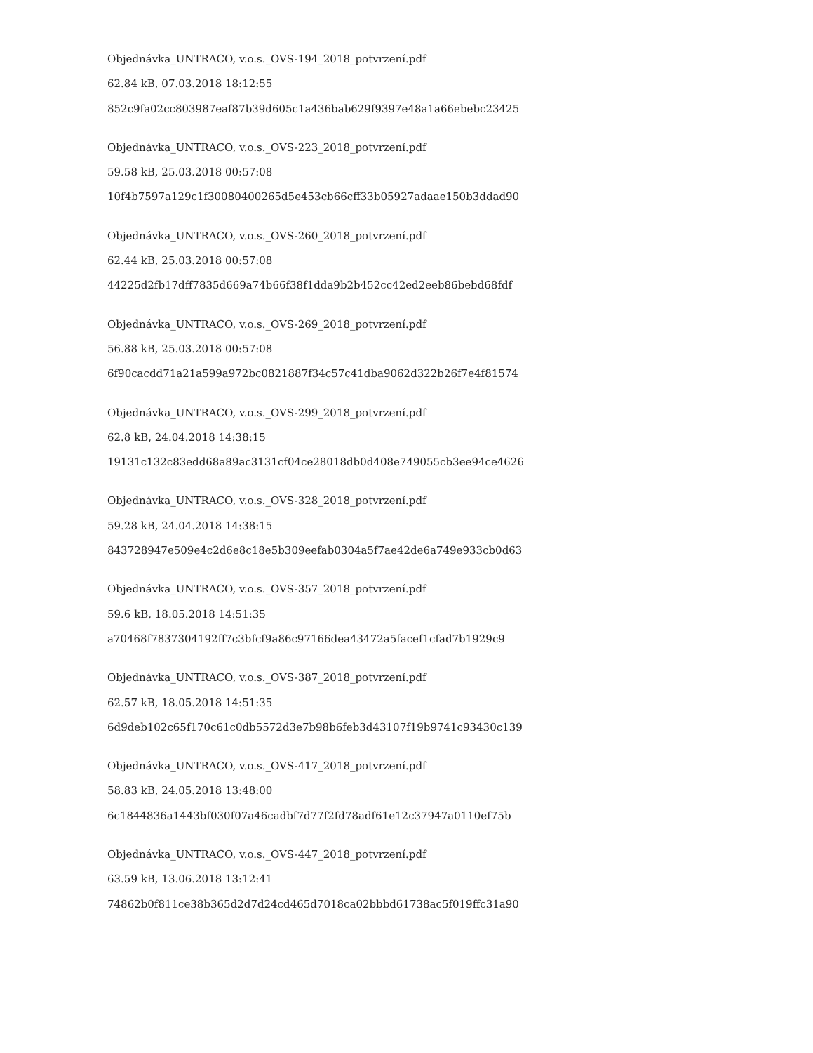Objednávka_UNTRACO, v.o.s._OVS-194_2018_potvrzení.pdf
62.84 kB, 07.03.2018 18:12:55
852c9fa02cc803987eaf87b39d605c1a436bab629f9397e48a1a66ebebc23425
Objednávka_UNTRACO, v.o.s._OVS-223_2018_potvrzení.pdf
59.58 kB, 25.03.2018 00:57:08
10f4b7597a129c1f30080400265d5e453cb66cff33b05927adaae150b3ddad90
Objednávka_UNTRACO, v.o.s._OVS-260_2018_potvrzení.pdf
62.44 kB, 25.03.2018 00:57:08
44225d2fb17dff7835d669a74b66f38f1dda9b2b452cc42ed2eeb86bebd68fdf
Objednávka_UNTRACO, v.o.s._OVS-269_2018_potvrzení.pdf
56.88 kB, 25.03.2018 00:57:08
6f90cacdd71a21a599a972bc0821887f34c57c41dba9062d322b26f7e4f81574
Objednávka_UNTRACO, v.o.s._OVS-299_2018_potvrzení.pdf
62.8 kB, 24.04.2018 14:38:15
19131c132c83edd68a89ac3131cf04ce28018db0d408e749055cb3ee94ce4626
Objednávka_UNTRACO, v.o.s._OVS-328_2018_potvrzení.pdf
59.28 kB, 24.04.2018 14:38:15
843728947e509e4c2d6e8c18e5b309eefab0304a5f7ae42de6a749e933cb0d63
Objednávka_UNTRACO, v.o.s._OVS-357_2018_potvrzení.pdf
59.6 kB, 18.05.2018 14:51:35
a70468f7837304192ff7c3bfcf9a86c97166dea43472a5facef1cfad7b1929c9
Objednávka_UNTRACO, v.o.s._OVS-387_2018_potvrzení.pdf
62.57 kB, 18.05.2018 14:51:35
6d9deb102c65f170c61c0db5572d3e7b98b6feb3d43107f19b9741c93430c139
Objednávka_UNTRACO, v.o.s._OVS-417_2018_potvrzení.pdf
58.83 kB, 24.05.2018 13:48:00
6c1844836a1443bf030f07a46cadbf7d77f2fd78adf61e12c37947a0110ef75b
Objednávka_UNTRACO, v.o.s._OVS-447_2018_potvrzení.pdf
63.59 kB, 13.06.2018 13:12:41
74862b0f811ce38b365d2d7d24cd465d7018ca02bbbd61738ac5f019ffc31a90